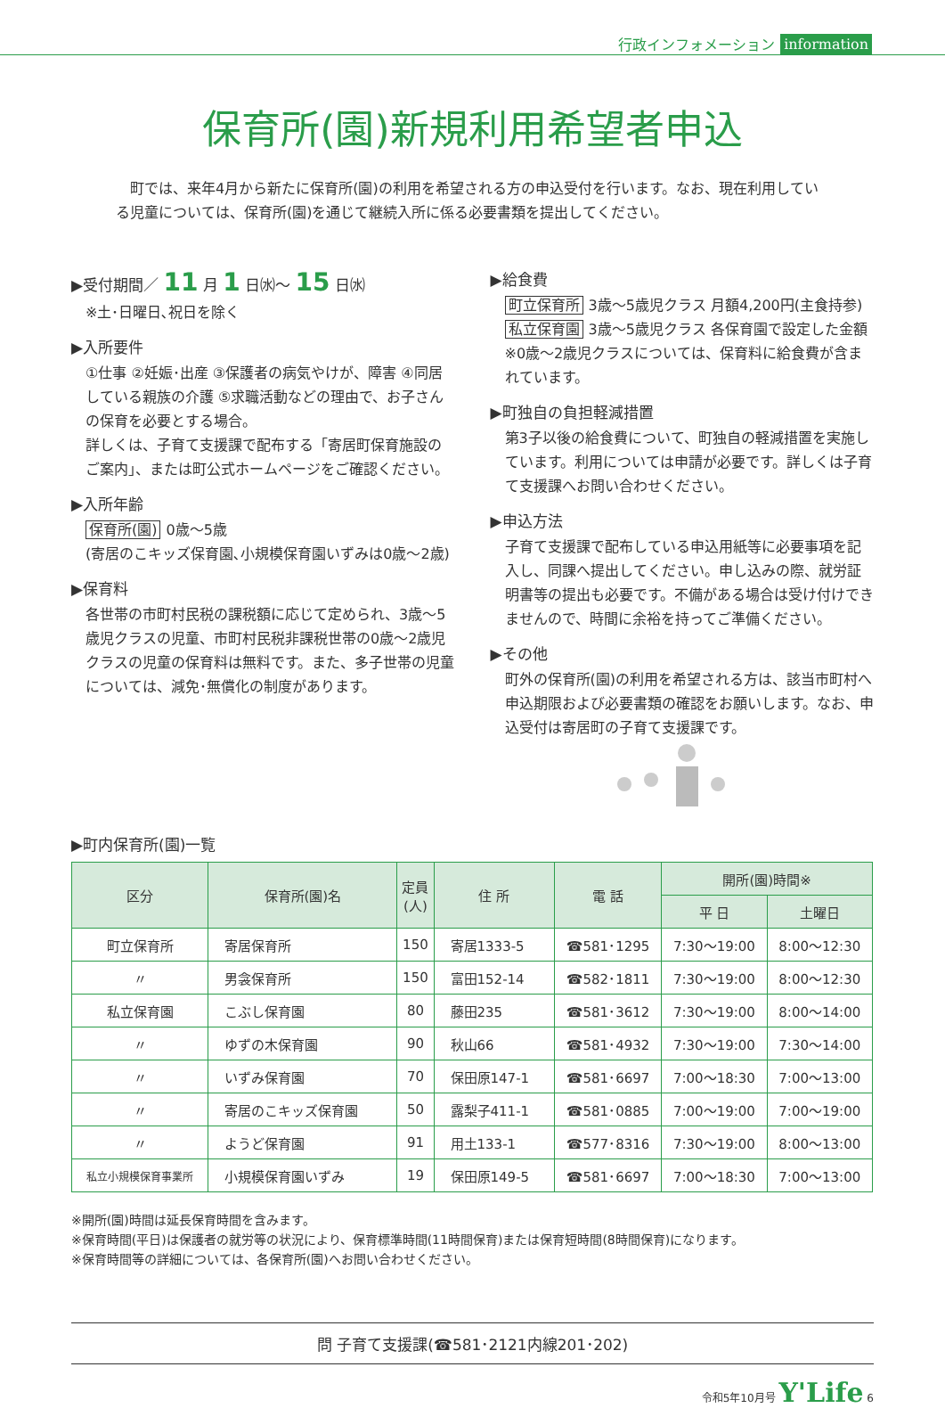行政インフォメーション information
保育所(園)新規利用希望者申込
町では、来年4月から新たに保育所(園)の利用を希望される方の申込受付を行います。なお、現在利用している児童については、保育所(園)を通じて継続入所に係る必要書類を提出してください。
▶受付期間／ 11 月 1 日㈬～ 15 日㈬
※土･日曜日､祝日を除く
▶入所要件
①仕事 ②妊娠･出産 ③保護者の病気やけが、障害 ④同居している親族の介護 ⑤求職活動などの理由で、お子さんの保育を必要とする場合。
詳しくは、子育て支援課で配布する「寄居町保育施設のご案内」、または町公式ホームページをご確認ください。
▶入所年齢
保育所(園) 0歳～5歳
(寄居のこキッズ保育園､小規模保育園いずみは0歳～2歳)
▶保育料
各世帯の市町村民税の課税額に応じて定められ、3歳～5歳児クラスの児童、市町村民税非課税世帯の0歳～2歳児クラスの児童の保育料は無料です。また、多子世帯の児童については、減免･無償化の制度があります。
▶給食費
町立保育所 3歳～5歳児クラス 月額4,200円(主食持参)
私立保育園 3歳～5歳児クラス 各保育園で設定した金額
※0歳～2歳児クラスについては、保育料に給食費が含まれています。
▶町独自の負担軽減措置
第3子以後の給食費について、町独自の軽減措置を実施しています。利用については申請が必要です。詳しくは子育て支援課へお問い合わせください。
▶申込方法
子育て支援課で配布している申込用紙等に必要事項を記入し、同課へ提出してください。申し込みの際、就労証明書等の提出も必要です。不備がある場合は受け付けできませんので、時間に余裕を持ってご準備ください。
▶その他
町外の保育所(園)の利用を希望される方は、該当市町村へ申込期限および必要書類の確認をお願いします。なお、申込受付は寄居町の子育て支援課です。
▶町内保育所(園)一覧
| 区分 | 保育所(園)名 | 定員 (人) | 住 所 | 電 話 | 開所(園)時間※ | |
| --- | --- | --- | --- | --- | --- | --- |
| | | | | | 平 日 | 土曜日 |
| 町立保育所 | 寄居保育所 | 150 | 寄居1333-5 | ☎581･1295 | 7:30～19:00 | 8:00～12:30 |
| 〃 | 男衾保育所 | 150 | 富田152-14 | ☎582･1811 | 7:30～19:00 | 8:00～12:30 |
| 私立保育園 | こぶし保育園 | 80 | 藤田235 | ☎581･3612 | 7:30～19:00 | 8:00～14:00 |
| 〃 | ゆずの木保育園 | 90 | 秋山66 | ☎581･4932 | 7:30～19:00 | 7:30～14:00 |
| 〃 | いずみ保育園 | 70 | 保田原147-1 | ☎581･6697 | 7:00～18:30 | 7:00～13:00 |
| 〃 | 寄居のこキッズ保育園 | 50 | 露梨子411-1 | ☎581･0885 | 7:00～19:00 | 7:00～19:00 |
| 〃 | ようど保育園 | 91 | 用土133-1 | ☎577･8316 | 7:30～19:00 | 8:00～13:00 |
| 私立小規模保育事業所 | 小規模保育園いずみ | 19 | 保田原149-5 | ☎581･6697 | 7:00～18:30 | 7:00～13:00 |
※開所(園)時間は延長保育時間を含みます。
※保育時間(平日)は保護者の就労等の状況により、保育標準時間(11時間保育)または保育短時間(8時間保育)になります。
※保育時間等の詳細については、各保育所(園)へお問い合わせください。
問 子育て支援課(☎581･2121内線201･202)
令和5年10月号 Y'Life 6